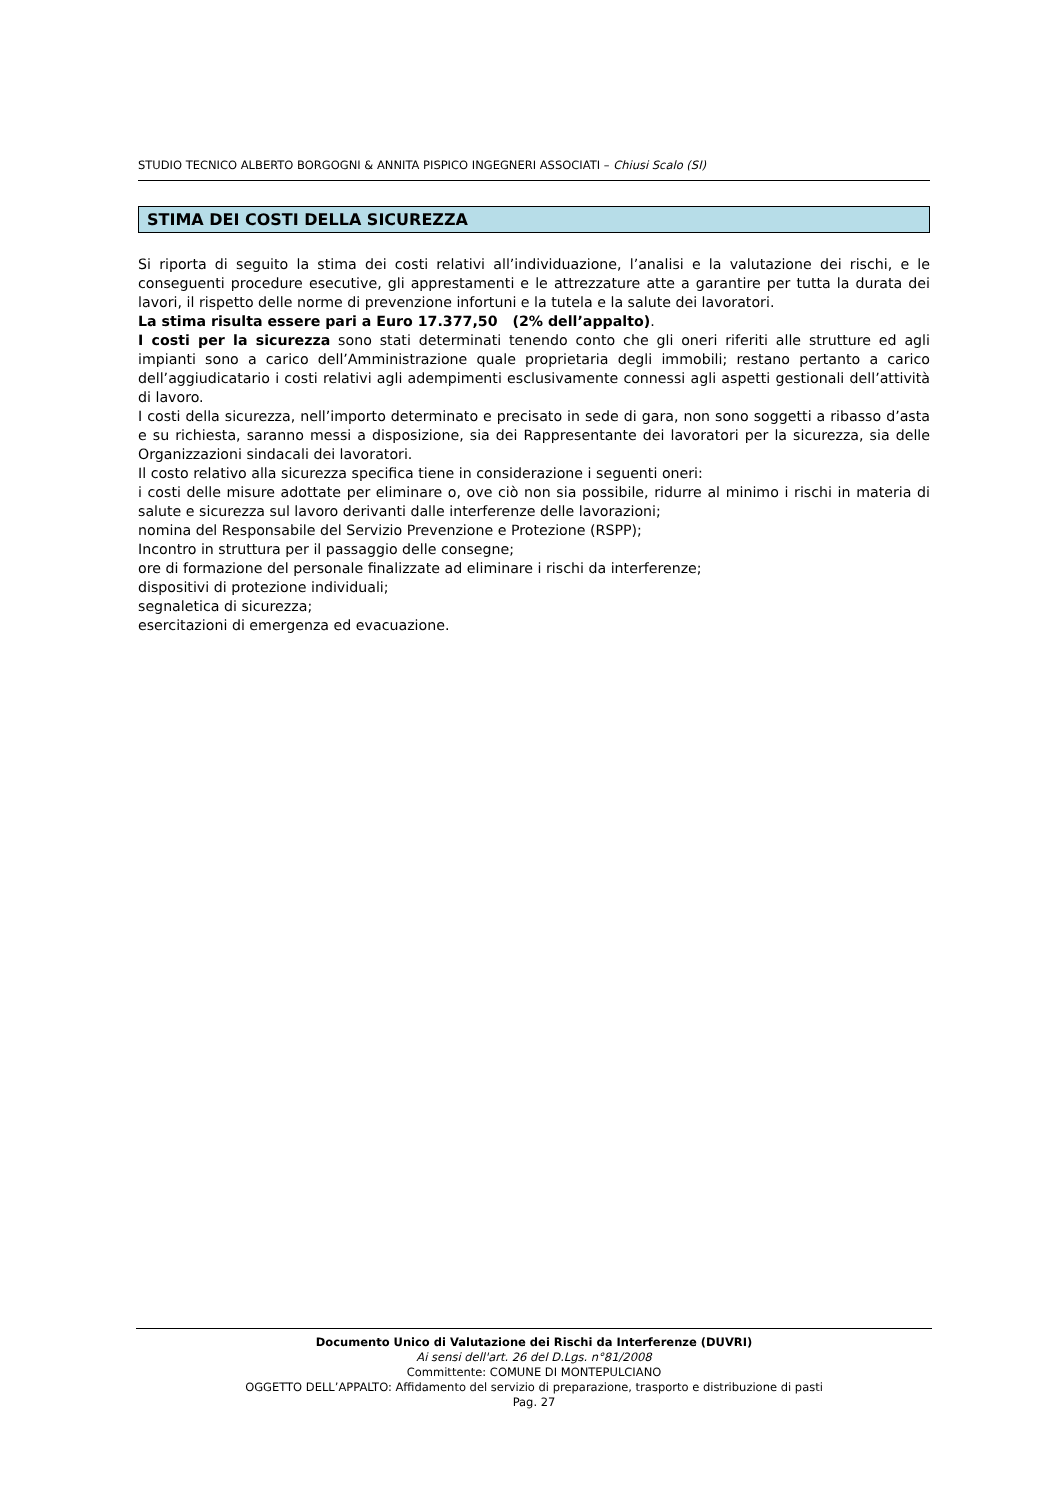STUDIO TECNICO ALBERTO BORGOGNI & ANNITA PISPICO INGEGNERI ASSOCIATI – Chiusi Scalo (SI)
STIMA DEI COSTI DELLA SICUREZZA
Si riporta di seguito la stima dei costi relativi all’individuazione, l’analisi e la valutazione dei rischi, e le conseguenti procedure esecutive, gli apprestamenti e le attrezzature atte a garantire per tutta la durata dei lavori, il rispetto delle norme di prevenzione infortuni e la tutela e la salute dei lavoratori.
La stima risulta essere pari a Euro 17.377,50 (2% dell’appalto).
I costi per la sicurezza sono stati determinati tenendo conto che gli oneri riferiti alle strutture ed agli impianti sono a carico dell’Amministrazione quale proprietaria degli immobili; restano pertanto a carico dell’aggiudicatario i costi relativi agli adempimenti esclusivamente connessi agli aspetti gestionali dell’attività di lavoro.
I costi della sicurezza, nell’importo determinato e precisato in sede di gara, non sono soggetti a ribasso d’asta e su richiesta, saranno messi a disposizione, sia dei Rappresentante dei lavoratori per la sicurezza, sia delle Organizzazioni sindacali dei lavoratori.
Il costo relativo alla sicurezza specifica tiene in considerazione i seguenti oneri:
i costi delle misure adottate per eliminare o, ove ciò non sia possibile, ridurre al minimo i rischi in materia di salute e sicurezza sul lavoro derivanti dalle interferenze delle lavorazioni;
nomina del Responsabile del Servizio Prevenzione e Protezione (RSPP);
Incontro in struttura per il passaggio delle consegne;
ore di formazione del personale finalizzate ad eliminare i rischi da interferenze;
dispositivi di protezione individuali;
segnaletica di sicurezza;
esercitazioni di emergenza ed evacuazione.
Documento Unico di Valutazione dei Rischi da Interferenze (DUVRI)
Ai sensi dell'art. 26 del D.Lgs. n°81/2008
Committente: COMUNE DI MONTEPULCIANO
OGGETTO DELL’APPALTO: Affidamento del servizio di preparazione, trasporto e distribuzione di pasti
Pag. 27